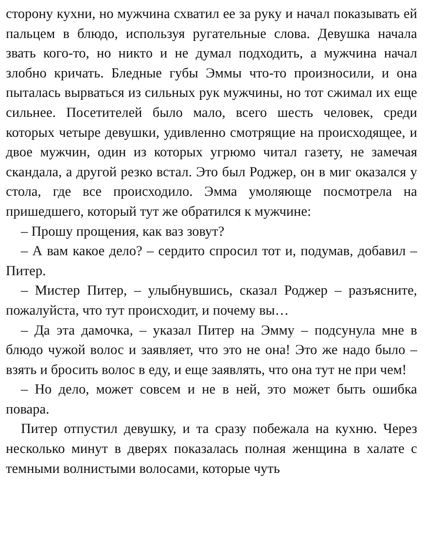сторону кухни, но мужчина схватил ее за руку и начал показывать ей пальцем в блюдо, используя ругательные слова. Девушка начала звать кого-то, но никто и не думал подходить, а мужчина начал злобно кричать. Бледные губы Эммы что-то произносили, и она пыталась вырваться из сильных рук мужчины, но тот сжимал их еще сильнее. Посетителей было мало, всего шесть человек, среди которых четыре девушки, удивленно смотрящие на происходящее, и двое мужчин, один из которых угрюмо читал газету, не замечая скандала, а другой резко встал. Это был Роджер, он в миг оказался у стола, где все происходило. Эмма умоляюще посмотрела на пришедшего, который тут же обратился к мужчине:
– Прошу прощения, как ваз зовут?
– А вам какое дело? – сердито спросил тот и, подумав, добавил – Питер.
– Мистер Питер, – улыбнувшись, сказал Роджер – разъясните, пожалуйста, что тут происходит, и почему вы…
– Да эта дамочка, – указал Питер на Эмму – подсунула мне в блюдо чужой волос и заявляет, что это не она! Это же надо было – взять и бросить волос в еду, и еще заявлять, что она тут не при чем!
– Но дело, может совсем и не в ней, это может быть ошибка повара.
Питер отпустил девушку, и та сразу побежала на кухню. Через несколько минут в дверях показалась полная женщина в халате с темными волнистыми волосами, которые чуть